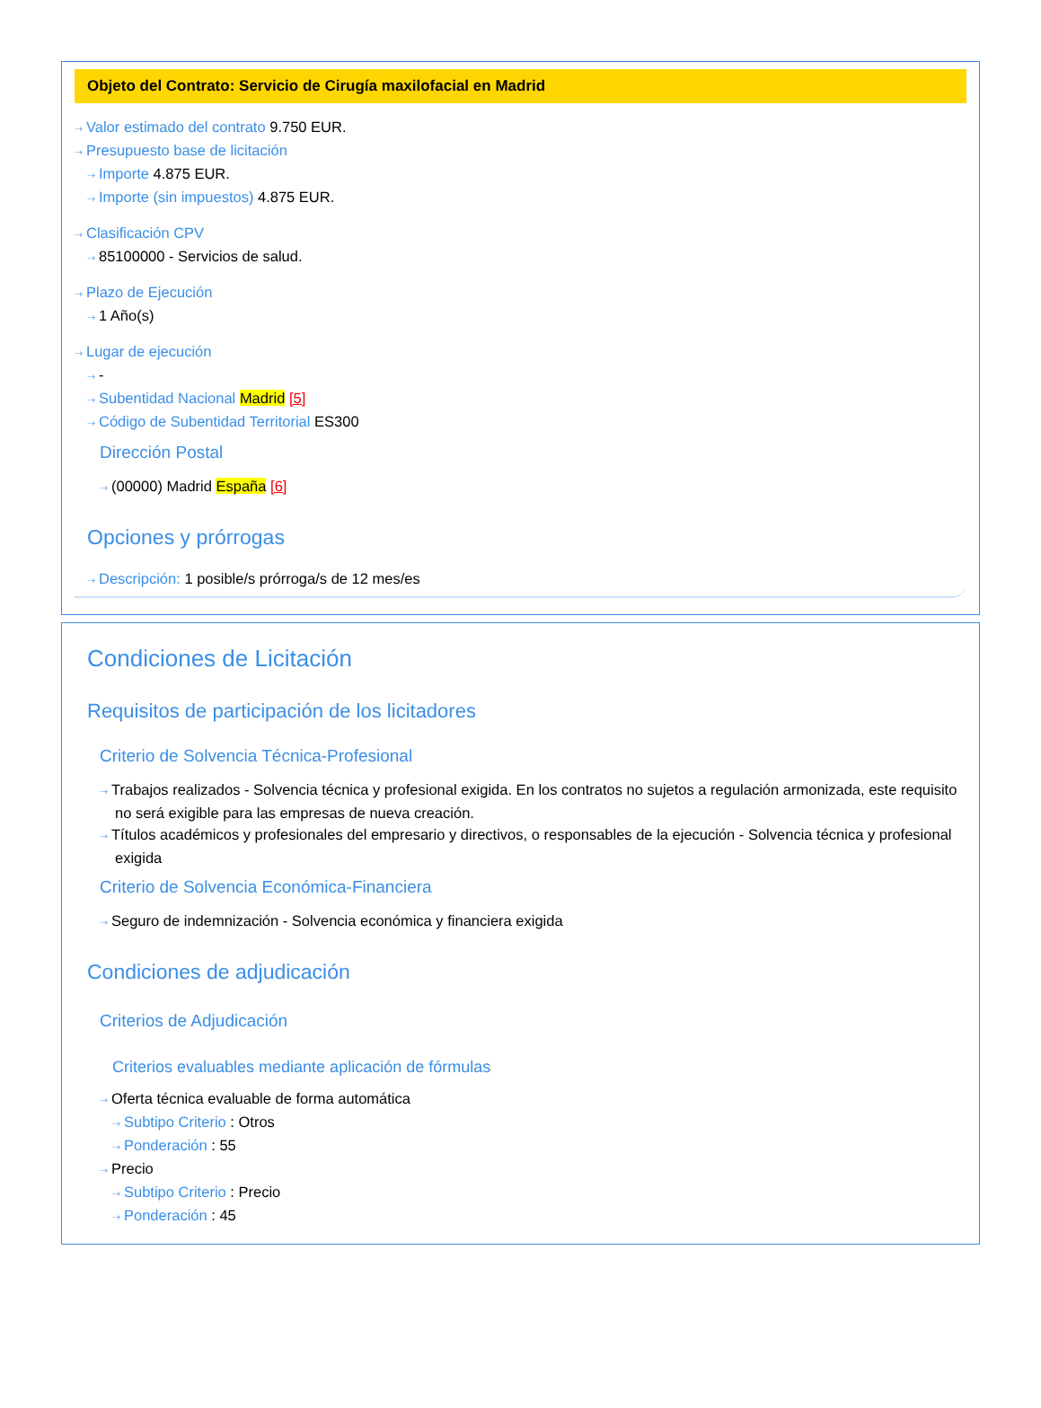Objeto del Contrato: Servicio de Cirugía maxilofacial en Madrid
⇢ Valor estimado del contrato 9.750 EUR.
⇢ Presupuesto base de licitación
⇢ Importe 4.875 EUR.
⇢ Importe (sin impuestos) 4.875 EUR.
⇢ Clasificación CPV
⇢ 85100000 - Servicios de salud.
⇢ Plazo de Ejecución
⇢ 1 Año(s)
⇢ Lugar de ejecución
⇢ -
⇢ Subentidad Nacional Madrid [5]
⇢ Código de Subentidad Territorial ES300
Dirección Postal
⇢ (00000) Madrid España [6]
Opciones y prórrogas
⇢ Descripción: 1 posible/s prórroga/s de 12 mes/es
Condiciones de Licitación
Requisitos de participación de los licitadores
Criterio de Solvencia Técnica-Profesional
⇢ Trabajos realizados - Solvencia técnica y profesional exigida. En los contratos no sujetos a regulación armonizada, este requisito no será exigible para las empresas de nueva creación.
⇢ Títulos académicos y profesionales del empresario y directivos, o responsables de la ejecución - Solvencia técnica y profesional exigida
Criterio de Solvencia Económica-Financiera
⇢ Seguro de indemnización - Solvencia económica y financiera exigida
Condiciones de adjudicación
Criterios de Adjudicación
Criterios evaluables mediante aplicación de fórmulas
⇢ Oferta técnica evaluable de forma automática
⇢ Subtipo Criterio : Otros
⇢ Ponderación : 55
⇢ Precio
⇢ Subtipo Criterio : Precio
⇢ Ponderación : 45